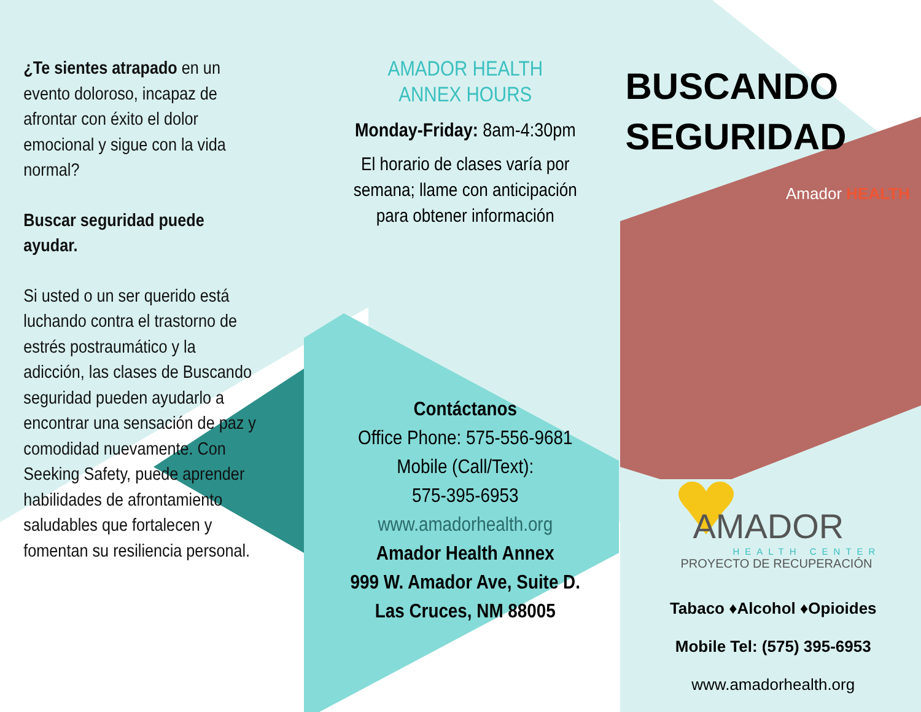¿Te sientes atrapado en un evento doloroso, incapaz de afrontar con éxito el dolor emocional y sigue con la vida normal?
Buscar seguridad puede ayudar.
Si usted o un ser querido está luchando contra el trastorno de estrés postraumático y la adicción, las clases de Buscando seguridad pueden ayudarlo a encontrar una sensación de paz y comodidad nuevamente. Con Seeking Safety, puede aprender habilidades de afrontamiento saludables que fortalecen y fomentan su resiliencia personal.
AMADOR HEALTH
ANNEX HOURS
Monday-Friday: 8am-4:30pm
El horario de clases varía por semana; llame con anticipación para obtener información
Contáctanos
Office Phone: 575-556-9681
Mobile (Call/Text):
575-395-6953
www.amadorhealth.org
Amador Health Annex
999 W. Amador Ave, Suite D.
Las Cruces, NM 88005
BUSCANDO
SEGURIDAD
Amador HEALTH
AMADOR
HEALTH CENTER
PROYECTO DE RECUPERACIÓN
Tabaco ♦Alcohol ♦Opioides
Mobile Tel: (575) 395-6953
www.amadorhealth.org